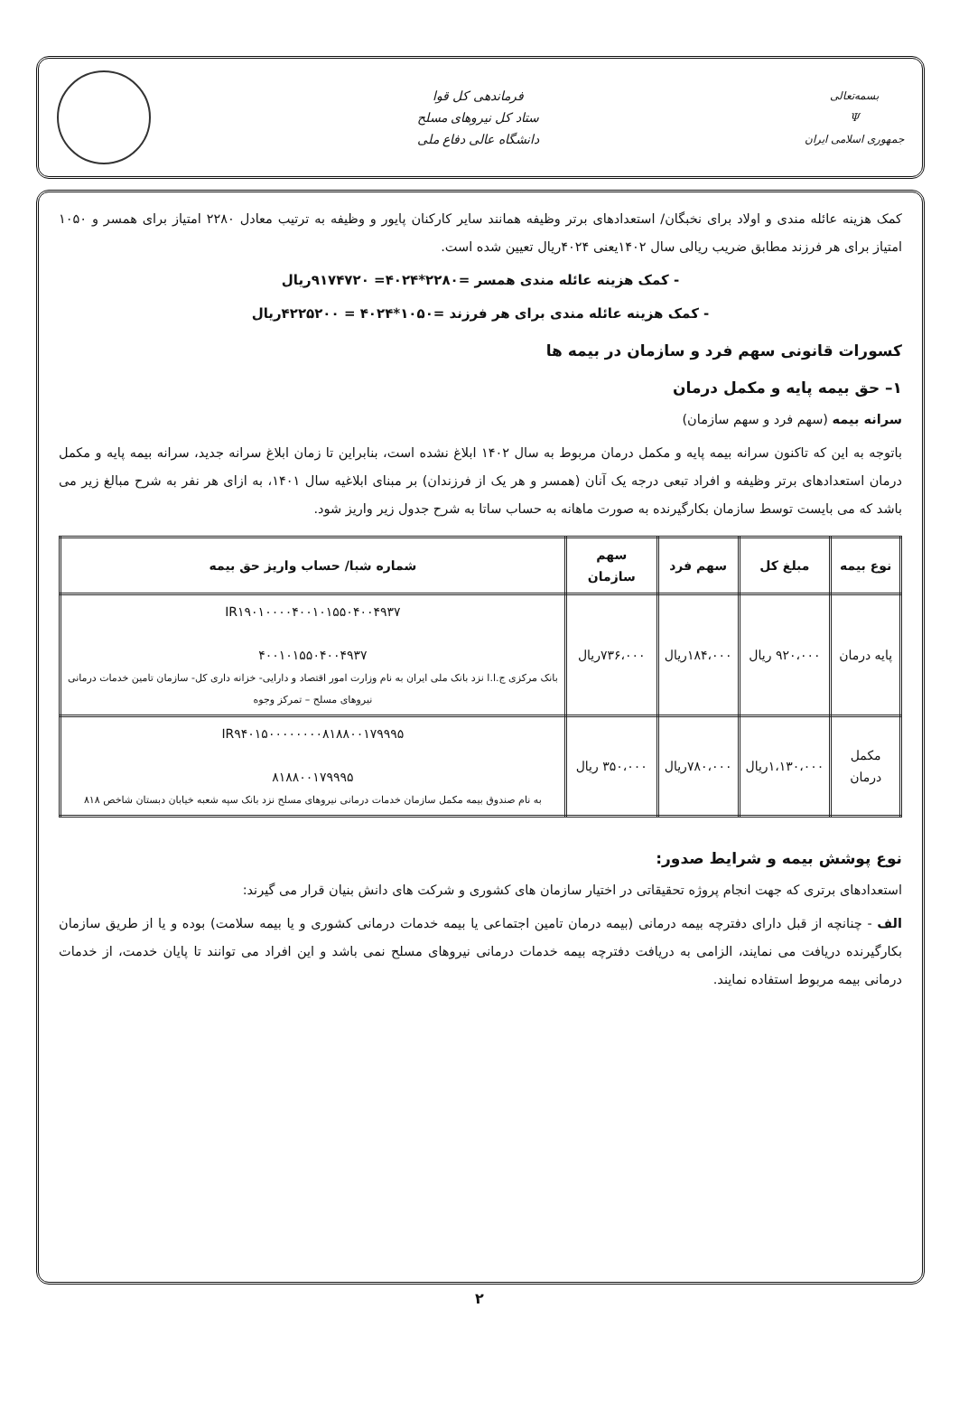بسمه‌تعالی
Ψ
جمهوری اسلامی ایران
فرماندهی کل قوا
ستاد کل نیروهای مسلح
دانشگاه عالی دفاع ملی
کمک هزینه عائله مندی و اولاد برای نخبگان/ استعدادهای برتر وظیفه همانند سایر کارکنان پایور و وظیفه به ترتیب معادل ۲۲۸۰ امتیاز برای همسر و ۱۰۵۰ امتیاز برای هر فرزند مطابق ضریب ریالی سال ۱۴۰۲یعنی ۴۰۲۴ریال تعیین شده است.
- کمک هزینه عائله مندی همسر =۲۲۸۰*۴۰۲۴= ۹۱۷۴۷۲۰ریال
- کمک هزینه عائله مندی برای هر فرزند =۱۰۵۰*۴۰۲۴ = ۴۲۲۵۲۰۰ریال
کسورات قانونی سهم فرد و سازمان در بیمه ها
۱– حق بیمه پایه و مکمل درمان
سرانه بیمه (سهم فرد و سهم سازمان)
باتوجه به این که تاکنون سرانه بیمه پایه و مکمل درمان مربوط به سال ۱۴۰۲ ابلاغ نشده است، بنابراین تا زمان ابلاغ سرانه جدید، سرانه بیمه پایه و مکمل درمان استعدادهای برتر وظیفه و افراد تبعی درجه یک آنان (همسر و هر یک از فرزندان) بر مبنای ابلاغیه سال ۱۴۰۱، به ازای هر نفر به شرح مبالغ زیر می باشد که می بایست توسط سازمان بکارگیرنده به صورت ماهانه به حساب ساتا به شرح جدول زیر واریز شود.
| نوع بیمه | مبلغ کل | سهم فرد | سهم سازمان | شماره شبا/ حساب واریز حق بیمه |
| --- | --- | --- | --- | --- |
| پایه درمان | ۹۲۰،۰۰۰ ریال | ۱۸۴،۰۰۰ریال | ۷۳۶،۰۰۰ریال | IR۱۹۰۱۰۰۰۰۴۰۰۱۰۱۵۵۰۴۰۰۴۹۳۷ ۴۰۰۱۰۱۵۵۰۴۰۰۴۹۳۷ بانک مرکزی ج.ا.ا نزد بانک ملی ایران به نام وزارت امور اقتصاد و دارایی- خزانه داری کل- سازمان تامین خدمات درمانی نیروهای مسلح – تمرکز وجوه |
| مکمل درمان | ۱،۱۳۰،۰۰۰ریال | ۷۸۰،۰۰۰ریال | ۳۵۰،۰۰۰ ریال | IR۹۴۰۱۵۰۰۰۰۰۰۰۰۸۱۸۸۰۰۱۷۹۹۹۵ ۸۱۸۸۰۰۱۷۹۹۹۵ به نام صندوق بیمه مکمل سازمان خدمات درمانی نیروهای مسلح نزد بانک سپه شعبه خیابان دبستان شاخص ۸۱۸ |
نوع پوشش بیمه و شرایط صدور:
استعدادهای برتری که جهت انجام پروژه تحقیقاتی در اختیار سازمان های کشوری و شرکت های دانش بنیان قرار می گیرند:
الف - چنانچه از قبل دارای دفترچه بیمه درمانی (بیمه درمان تامین اجتماعی یا بیمه خدمات درمانی کشوری و یا بیمه سلامت) بوده و یا از طریق سازمان بکارگیرنده دریافت می نمایند، الزامی به دریافت دفترچه بیمه خدمات درمانی نیروهای مسلح نمی باشد و این افراد می توانند تا پایان خدمت، از خدمات درمانی بیمه مربوط استفاده نمایند.
۲